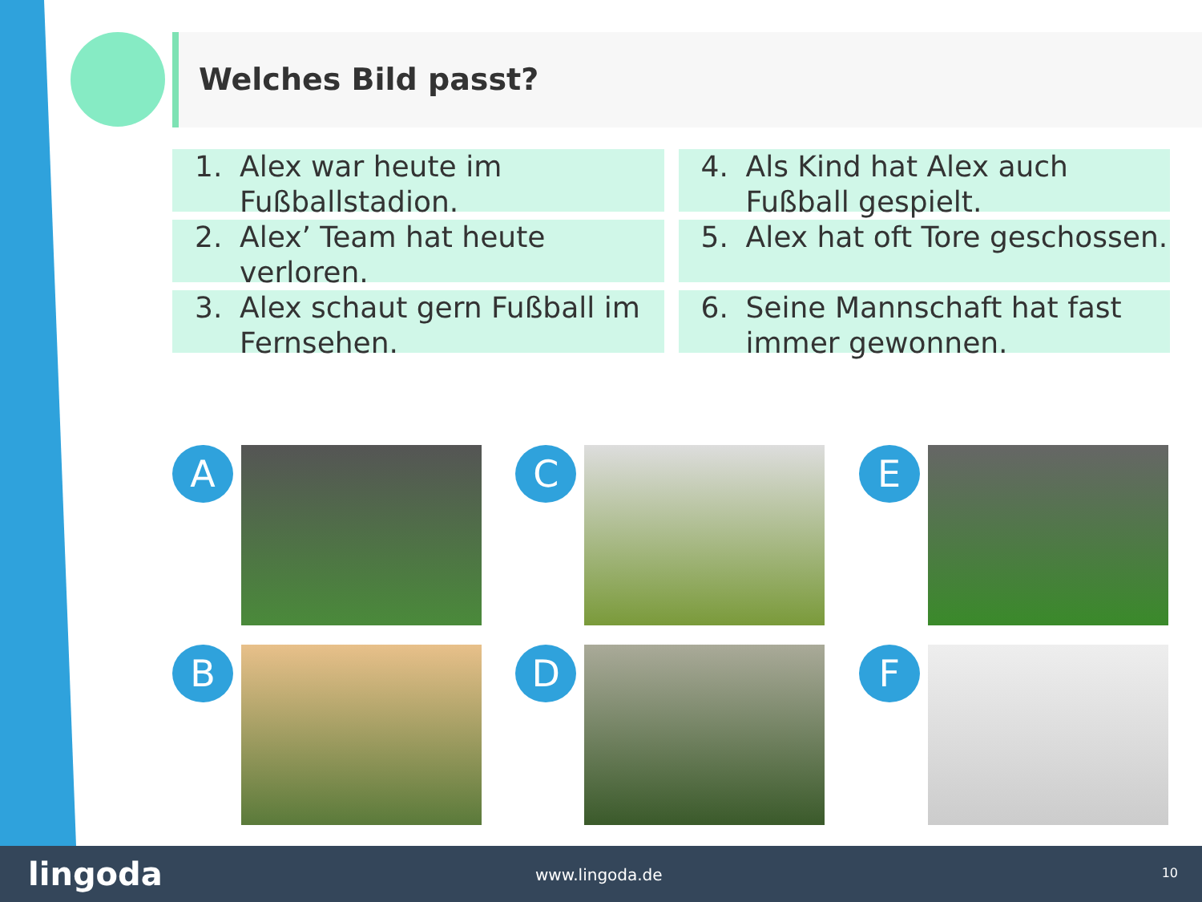Welches Bild passt?
1. Alex war heute im Fußballstadion.
2. Alex’ Team hat heute verloren.
3. Alex schaut gern Fußball im Fernsehen.
4. Als Kind hat Alex auch Fußball gespielt.
5. Alex hat oft Tore geschossen.
6. Seine Mannschaft hat fast immer gewonnen.
A
B
C
D
E
F
lingoda www.lingoda.de 10